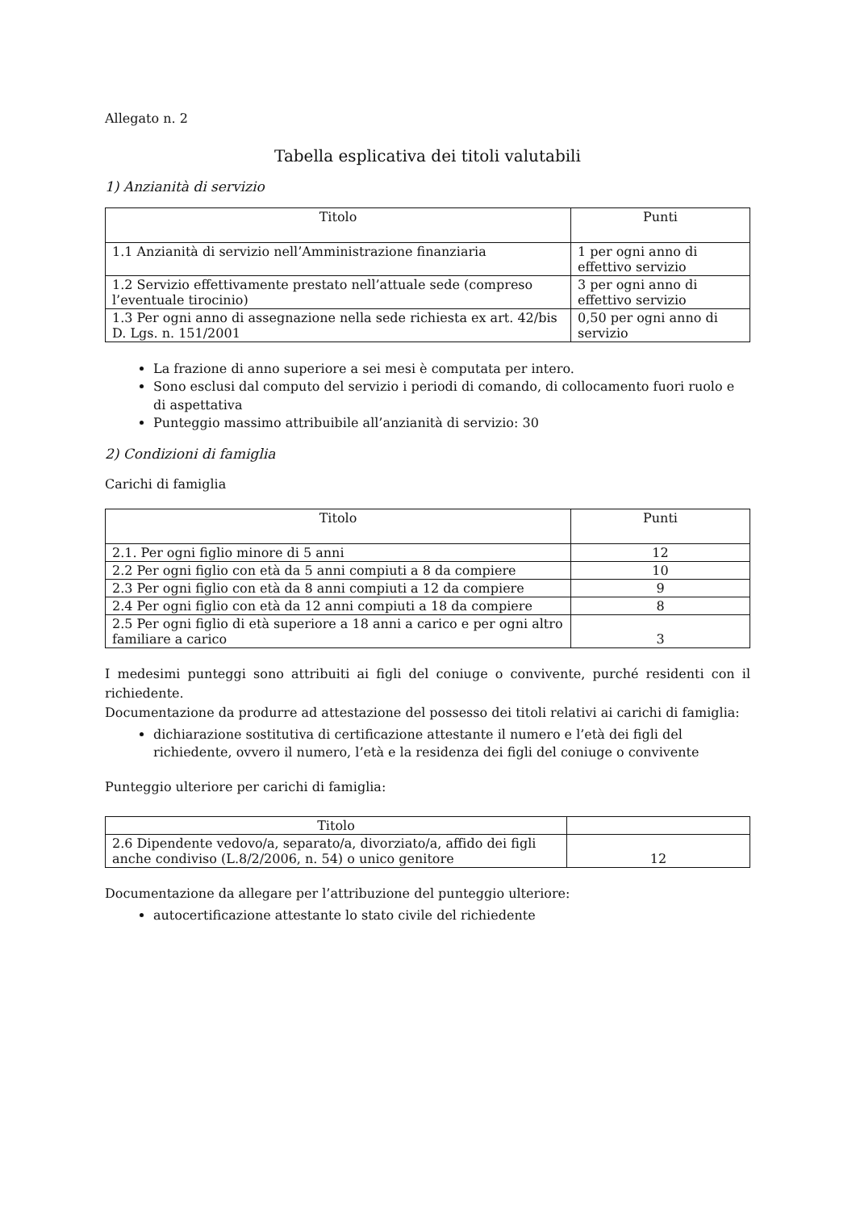Allegato n. 2
Tabella esplicativa dei titoli valutabili
1) Anzianità di servizio
| Titolo | Punti |
| --- | --- |
| 1.1 Anzianità di servizio nell’Amministrazione finanziaria | 1 per ogni anno di effettivo servizio |
| 1.2 Servizio effettivamente prestato nell’attuale sede (compreso l’eventuale tirocinio) | 3 per ogni anno di effettivo servizio |
| 1.3 Per ogni anno di assegnazione nella sede richiesta ex art. 42/bis D. Lgs. n. 151/2001 | 0,50 per ogni anno di servizio |
La frazione di anno superiore a sei mesi è computata per intero.
Sono esclusi dal computo del servizio i periodi di comando, di collocamento fuori ruolo e di aspettativa
Punteggio massimo attribuibile all’anzianità di servizio: 30
2) Condizioni di famiglia
Carichi di famiglia
| Titolo | Punti |
| --- | --- |
| 2.1. Per ogni figlio minore di 5 anni | 12 |
| 2.2 Per ogni figlio con età da 5 anni compiuti a 8 da compiere | 10 |
| 2.3 Per ogni figlio con età da 8 anni compiuti a 12 da compiere | 9 |
| 2.4 Per ogni figlio con età da 12 anni compiuti a 18 da compiere | 8 |
| 2.5 Per ogni figlio di età superiore a 18 anni a carico e per ogni altro familiare a carico | 3 |
I medesimi punteggi sono attribuiti ai figli del coniuge o convivente, purché residenti con il richiedente.
Documentazione da produrre ad attestazione del possesso dei titoli relativi ai carichi di famiglia:
dichiarazione sostitutiva di certificazione attestante il numero e l’età dei figli del richiedente, ovvero il numero, l’età e la residenza dei figli del coniuge o convivente
Punteggio ulteriore per carichi di famiglia:
| Titolo | |
| 2.6 Dipendente vedovo/a, separato/a, divorziato/a, affido dei figli anche condiviso (L.8/2/2006, n. 54) o unico genitore | 12 |
Documentazione da allegare per l’attribuzione del punteggio ulteriore:
autocertificazione attestante lo stato civile del richiedente